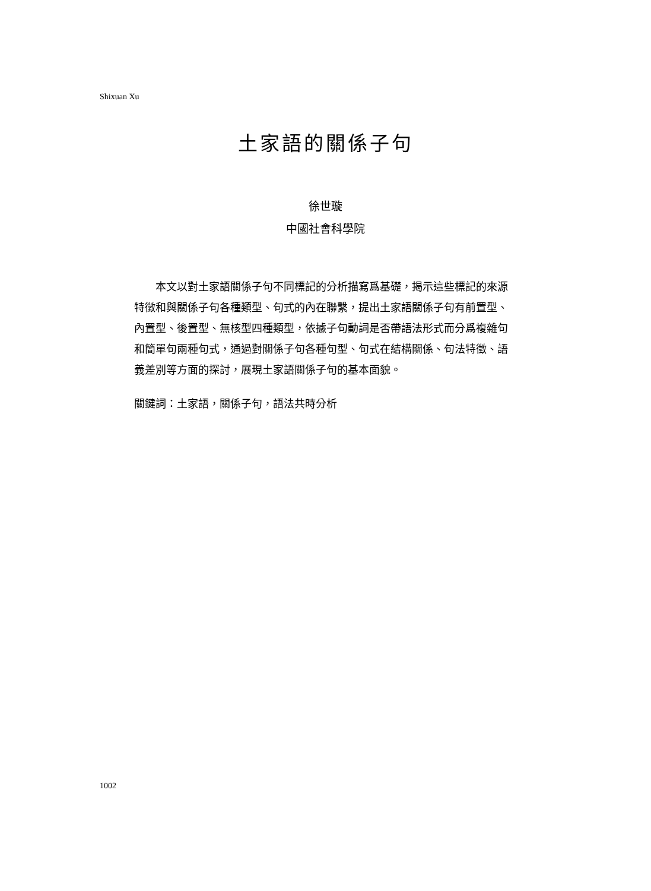Shixuan Xu
土家語的關係子句
徐世璇
中國社會科學院
本文以對土家語關係子句不同標記的分析描寫爲基礎，揭示這些標記的來源特徵和與關係子句各種類型、句式的內在聯繫，提出土家語關係子句有前置型、內置型、後置型、無核型四種類型，依據子句動詞是否帶語法形式而分爲複雜句和簡單句兩種句式，通過對關係子句各種句型、句式在結構關係、句法特徵、語義差別等方面的探討，展現土家語關係子句的基本面貌。
關鍵詞：土家語，關係子句，語法共時分析
1002